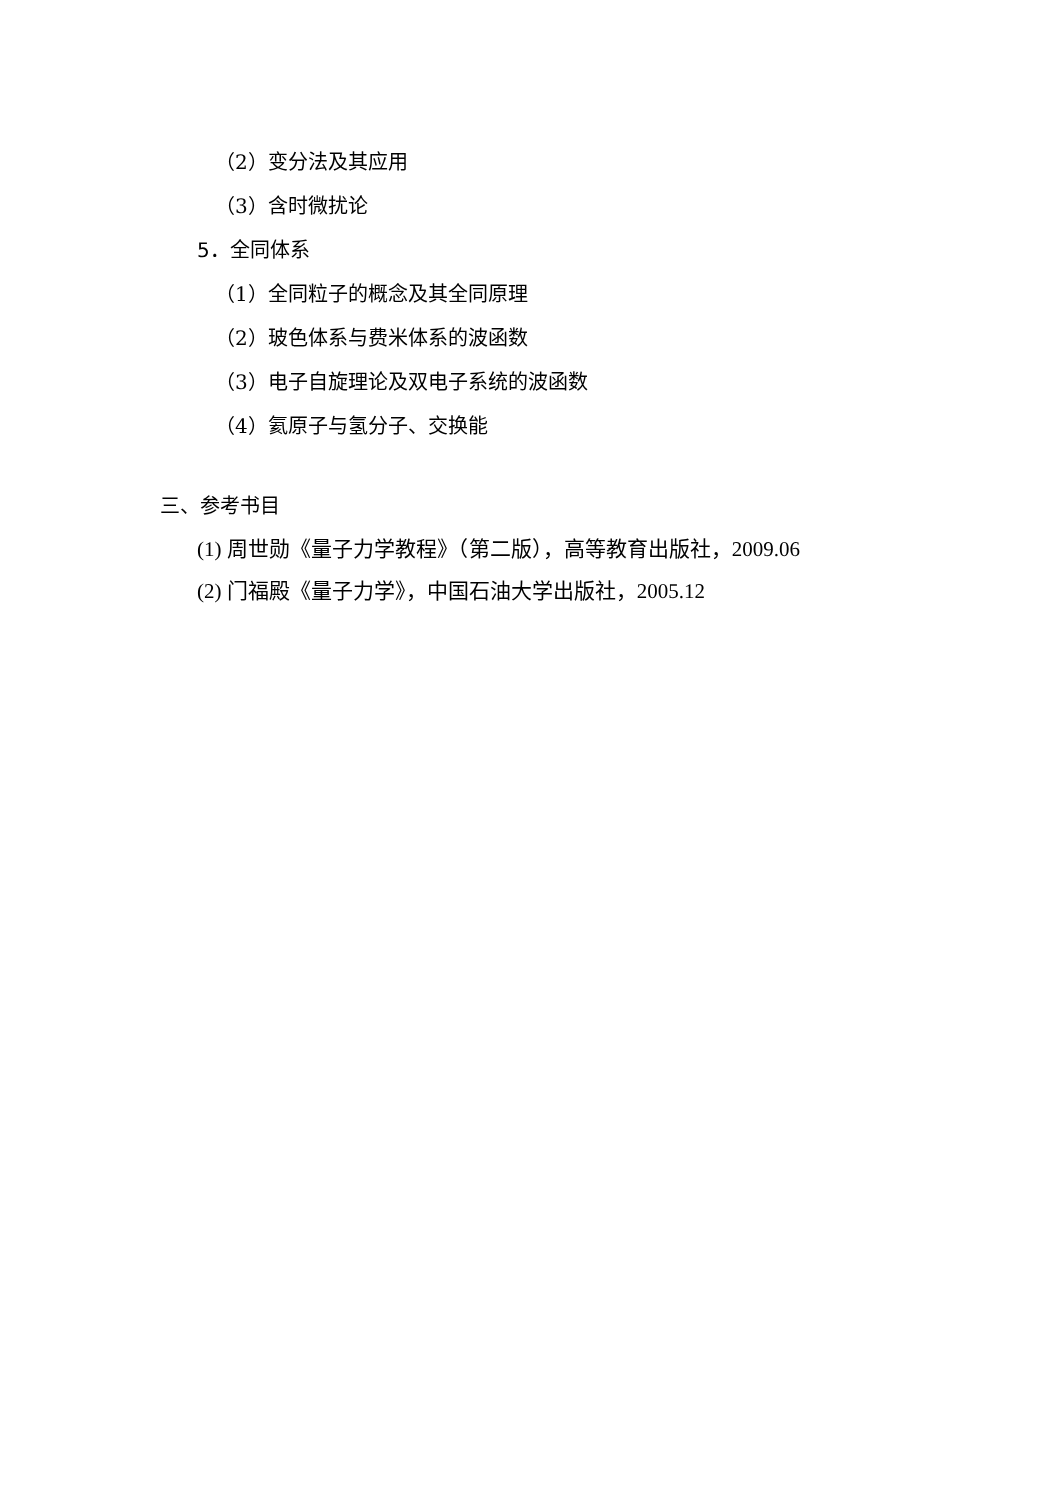（2）变分法及其应用
（3）含时微扰论
5．全同体系
（1）全同粒子的概念及其全同原理
（2）玻色体系与费米体系的波函数
（3）电子自旋理论及双电子系统的波函数
（4）氦原子与氢分子、交换能
三、参考书目
(1) 周世勋《量子力学教程》（第二版），高等教育出版社，2009.06
(2) 门福殿《量子力学》，中国石油大学出版社，2005.12